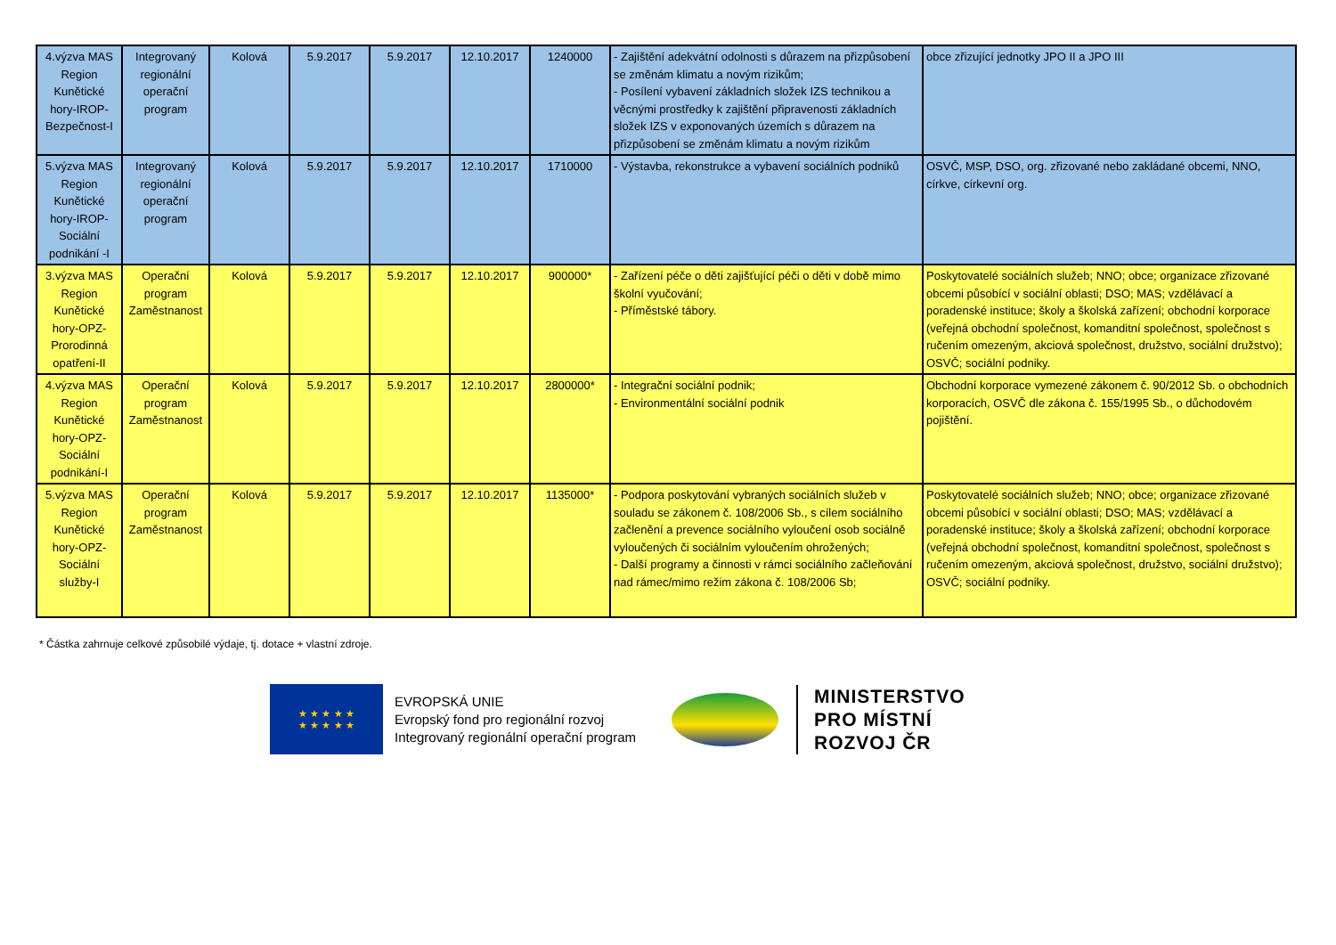| 4.výzva MAS Region Kunětické hory-IROP-Bezpečnost-I | Integrovaný regionální operační program | Kolová | 5.9.2017 | 5.9.2017 | 12.10.2017 | 1240000 | - Zajištění adekvátní odolnosti s důrazem na přizpůsobení se změnám klimatu a novým rizikům; - Posílení vybavení základních složek IZS technikou a věcnými prostředky k zajištění připravenosti základních složek IZS v exponovaných územích s důrazem na přizpůsobení se změnám klimatu a novým rizikům | obce zřizující jednotky JPO II a JPO III |
| 5.výzva MAS Region Kunětické hory-IROP-Sociální podnikání -I | Integrovaný regionální operační program | Kolová | 5.9.2017 | 5.9.2017 | 12.10.2017 | 1710000 | - Výstavba, rekonstrukce a vybavení sociálních podniků | OSVČ, MSP, DSO, org. zřizované nebo zakládané obcemi, NNO, církve, církevní org. |
| 3.výzva MAS Region Kunětické hory-OPZ-Prorodinná opatření-II | Operační program Zaměstnanost | Kolová | 5.9.2017 | 5.9.2017 | 12.10.2017 | 900000* | - Zařízení péče o děti zajišťující péči o děti v době mimo školní vyučování; - Příměstské tábory. | Poskytovatelé sociálních služeb; NNO; obce; organizace zřizované obcemi působící v sociální oblasti; DSO; MAS; vzdělávací a poradenské instituce; školy a školská zařízení; obchodní korporace (veřejná obchodní společnost, komanditní společnost, společnost s ručením omezeným, akciová společnost, družstvo, sociální družstvo); OSVČ; sociální podniky. |
| 4.výzva MAS Region Kunětické hory-OPZ-Sociální podnikání-I | Operační program Zaměstnanost | Kolová | 5.9.2017 | 5.9.2017 | 12.10.2017 | 2800000* | - Integrační sociální podnik; - Environmentální sociální podnik | Obchodní korporace vymezené zákonem č. 90/2012 Sb. o obchodních korporacích, OSVČ dle zákona č. 155/1995 Sb., o důchodovém pojištění. |
| 5.výzva MAS Region Kunětické hory-OPZ-Sociální služby-I | Operační program Zaměstnanost | Kolová | 5.9.2017 | 5.9.2017 | 12.10.2017 | 1135000* | - Podpora poskytování vybraných sociálních služeb v souladu se zákonem č. 108/2006 Sb., s cílem sociálního začlenění a prevence sociálního vyloučení osob sociálně vyloučených či sociálním vyloučením ohrožených; - Další programy a činnosti v rámci sociálního začleňování nad rámec/mimo režim zákona č. 108/2006 Sb; | Poskytovatelé sociálních služeb; NNO; obce; organizace zřizované obcemi působící v sociální oblasti; DSO; MAS; vzdělávací a poradenské instituce; školy a školská zařízení; obchodní korporace (veřejná obchodní společnost, komanditní společnost, společnost s ručením omezeným, akciová společnost, družstvo, sociální družstvo); OSVČ; sociální podniky. |
* Částka zahrnuje celkové způsobilé výdaje, tj. dotace + vlastní zdroje.
★ ★ ★ ★ ★
★ ★ ★ ★ ★
EVROPSKÁ UNIE
Evropský fond pro regionální rozvoj
Integrovaný regionální operační program
MINISTERSTVO
PRO MÍSTNÍ
ROZVOJ ČR